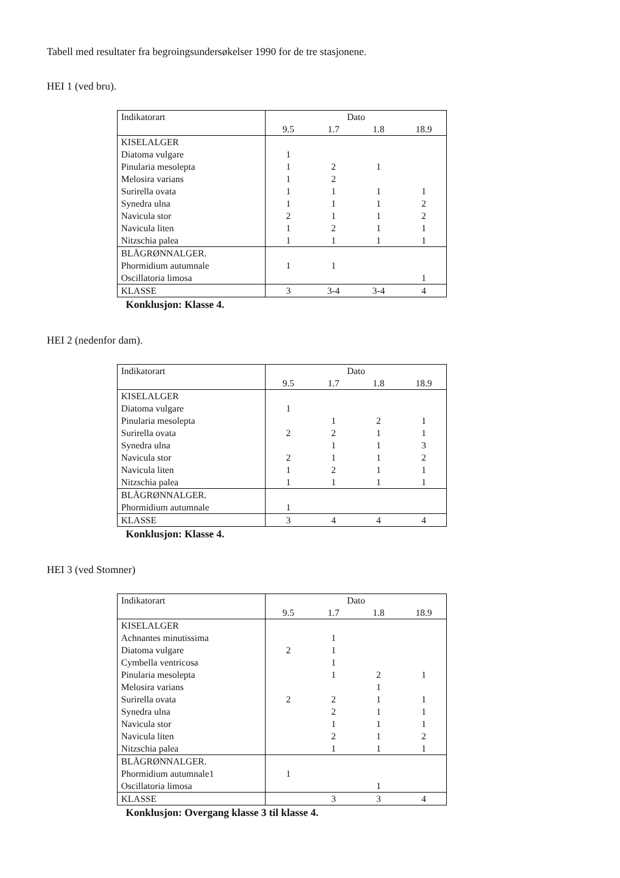Tabell med resultater fra begroingsundersøkelser 1990 for de tre stasjonene.
HEI 1 (ved bru).
| Indikatorart | Dato | | | |
| --- | --- | --- | --- | --- |
| | 9.5 | 1.7 | 1.8 | 18.9 |
| KISELALGER | | | | |
| Diatoma vulgare | 1 | | | |
| Pinularia mesolepta | 1 | 2 | 1 | |
| Melosira varians | 1 | 2 | | |
| Surirella ovata | 1 | 1 | 1 | 1 |
| Synedra ulna | 1 | 1 | 1 | 2 |
| Navicula stor | 2 | 1 | 1 | 2 |
| Navicula liten | 1 | 2 | 1 | 1 |
| Nitzschia palea | 1 | 1 | 1 | 1 |
| BLÅGRØNNALGER. | | | | |
| Phormidium autumnale | 1 | 1 | | |
| Oscillatoria limosa | | | | 1 |
| KLASSE | 3 | 3-4 | 3-4 | 4 |
Konklusjon: Klasse 4.
HEI 2 (nedenfor dam).
| Indikatorart | Dato | | | |
| --- | --- | --- | --- | --- |
| | 9.5 | 1.7 | 1.8 | 18.9 |
| KISELALGER | | | | |
| Diatoma vulgare | 1 | | | |
| Pinularia mesolepta | | 1 | 2 | 1 |
| Surirella ovata | 2 | 2 | 1 | 1 |
| Synedra ulna | | 1 | 1 | 3 |
| Navicula stor | 2 | 1 | 1 | 2 |
| Navicula liten | 1 | 2 | 1 | 1 |
| Nitzschia palea | 1 | 1 | 1 | 1 |
| BLÅGRØNNALGER. | | | | |
| Phormidium autumnale | 1 | | | |
| KLASSE | 3 | 4 | 4 | 4 |
Konklusjon: Klasse 4.
HEI 3 (ved Stomner)
| Indikatorart | Dato | | | |
| --- | --- | --- | --- | --- |
| | 9.5 | 1.7 | 1.8 | 18.9 |
| KISELALGER | | | | |
| Achnantes minutissima | | 1 | | |
| Diatoma vulgare | 2 | 1 | | |
| Cymbella ventricosa | | 1 | | |
| Pinularia mesolepta | | 1 | 2 | 1 |
| Melosira varians | | | 1 | |
| Surirella ovata | 2 | 2 | 1 | 1 |
| Synedra ulna | | 2 | 1 | 1 |
| Navicula stor | | 1 | 1 | 1 |
| Navicula liten | | 2 | 1 | 2 |
| Nitzschia palea | | 1 | 1 | 1 |
| BLÅGRØNNALGER. | | | | |
| Phormidium autumnale1 | 1 | | | |
| Oscillatoria limosa | | | 1 | |
| KLASSE | | 3 | 3 | 4 |
Konklusjon: Overgang klasse 3 til klasse 4.